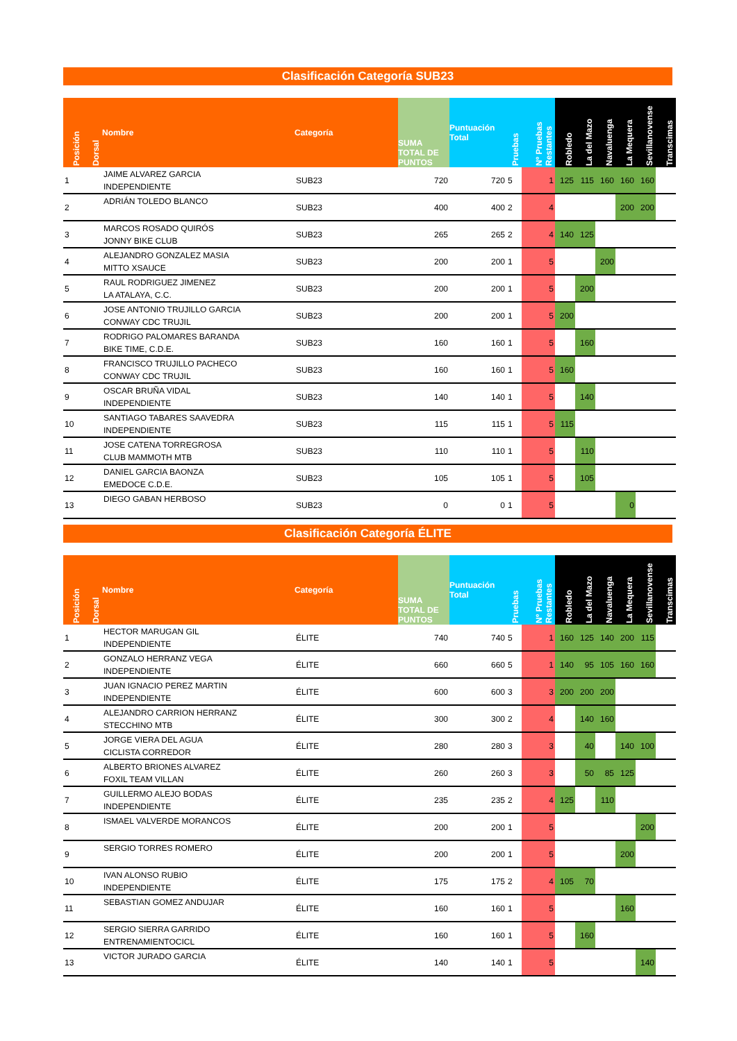Clasificación Categoría SUB23
| Posición | Dorsal | Nombre | Categoría | SUMA TOTAL DE PUNTOS | Puntuación Total | Pruebas | Nº Pruebas Restantes | Robledo | La del Mazo | Navaluenga | La Mequera | Sevillanovense | Transcimas |
| --- | --- | --- | --- | --- | --- | --- | --- | --- | --- | --- | --- | --- | --- |
| 1 | | JAIME ALVAREZ GARCIA INDEPENDIENTE | SUB23 | 720 | 720 | 5 | 1 | 125 | 115 | 160 | 160 | 160 | |
| 2 | | ADRIÁN TOLEDO BLANCO | SUB23 | 400 | 400 | 2 | 4 | | | | 200 | 200 | |
| 3 | | MARCOS ROSADO QUIRÓS JONNY BIKE CLUB | SUB23 | 265 | 265 | 2 | 4 | 140 | 125 | | | | |
| 4 | | ALEJANDRO GONZALEZ MASIA MITTO XSAUCE | SUB23 | 200 | 200 | 1 | 5 | | | 200 | | | |
| 5 | | RAUL RODRIGUEZ JIMENEZ LA ATALAYA, C.C. | SUB23 | 200 | 200 | 1 | 5 | | 200 | | | | |
| 6 | | JOSE ANTONIO TRUJILLO GARCIA CONWAY CDC TRUJIL | SUB23 | 200 | 200 | 1 | 5 | 200 | | | | | |
| 7 | | RODRIGO PALOMARES BARANDA BIKE TIME, C.D.E. | SUB23 | 160 | 160 | 1 | 5 | | 160 | | | | |
| 8 | | FRANCISCO TRUJILLO PACHECO CONWAY CDC TRUJIL | SUB23 | 160 | 160 | 1 | 5 | 160 | | | | | |
| 9 | | OSCAR BRUÑA VIDAL INDEPENDIENTE | SUB23 | 140 | 140 | 1 | 5 | | 140 | | | | |
| 10 | | SANTIAGO TABARES SAAVEDRA INDEPENDIENTE | SUB23 | 115 | 115 | 1 | 5 | 115 | | | | | |
| 11 | | JOSE CATENA TORREGROSA CLUB MAMMOTH MTB | SUB23 | 110 | 110 | 1 | 5 | | 110 | | | | |
| 12 | | DANIEL GARCIA BAONZA EMEDOCE C.D.E. | SUB23 | 105 | 105 | 1 | 5 | | 105 | | | | |
| 13 | | DIEGO GABAN HERBOSO | SUB23 | 0 | 0 | 1 | 5 | | | | 0 | | |
Clasificación Categoría ÉLITE
| Posición | Dorsal | Nombre | Categoría | SUMA TOTAL DE PUNTOS | Puntuación Total | Pruebas | Nº Pruebas Restantes | Robledo | La del Mazo | Navaluenga | La Mequera | Sevillanovense | Transcimas |
| --- | --- | --- | --- | --- | --- | --- | --- | --- | --- | --- | --- | --- | --- |
| 1 | | HECTOR MARUGAN GIL INDEPENDIENTE | ÉLITE | 740 | 740 | 5 | 1 | 160 | 125 | 140 | 200 | 115 | |
| 2 | | GONZALO HERRANZ VEGA INDEPENDIENTE | ÉLITE | 660 | 660 | 5 | 1 | 140 | 95 | 105 | 160 | 160 | |
| 3 | | JUAN IGNACIO PEREZ MARTIN INDEPENDIENTE | ÉLITE | 600 | 600 | 3 | 3 | 200 | 200 | 200 | | | |
| 4 | | ALEJANDRO CARRION HERRANZ STECCHINO MTB | ÉLITE | 300 | 300 | 2 | 4 | | 140 | 160 | | | |
| 5 | | JORGE VIERA DEL AGUA CICLISTA CORREDOR | ÉLITE | 280 | 280 | 3 | 3 | | 40 | | 140 | 100 | |
| 6 | | ALBERTO BRIONES ALVAREZ FOXIL TEAM VILLAN | ÉLITE | 260 | 260 | 3 | 3 | | 50 | 85 | 125 | | |
| 7 | | GUILLERMO ALEJO BODAS INDEPENDIENTE | ÉLITE | 235 | 235 | 2 | 4 | 125 | | 110 | | | |
| 8 | | ISMAEL VALVERDE MORANCOS | ÉLITE | 200 | 200 | 1 | 5 | | | | | 200 | |
| 9 | | SERGIO TORRES ROMERO | ÉLITE | 200 | 200 | 1 | 5 | | | | 200 | | |
| 10 | | IVAN ALONSO RUBIO INDEPENDIENTE | ÉLITE | 175 | 175 | 2 | 4 | 105 | 70 | | | | |
| 11 | | SEBASTIAN GOMEZ ANDUJAR | ÉLITE | 160 | 160 | 1 | 5 | | | | 160 | | |
| 12 | | SERGIO SIERRA GARRIDO ENTRENAMIENTOCICL | ÉLITE | 160 | 160 | 1 | 5 | | 160 | | | | |
| 13 | | VICTOR JURADO GARCIA | ÉLITE | 140 | 140 | 1 | 5 | | | | | 140 | |